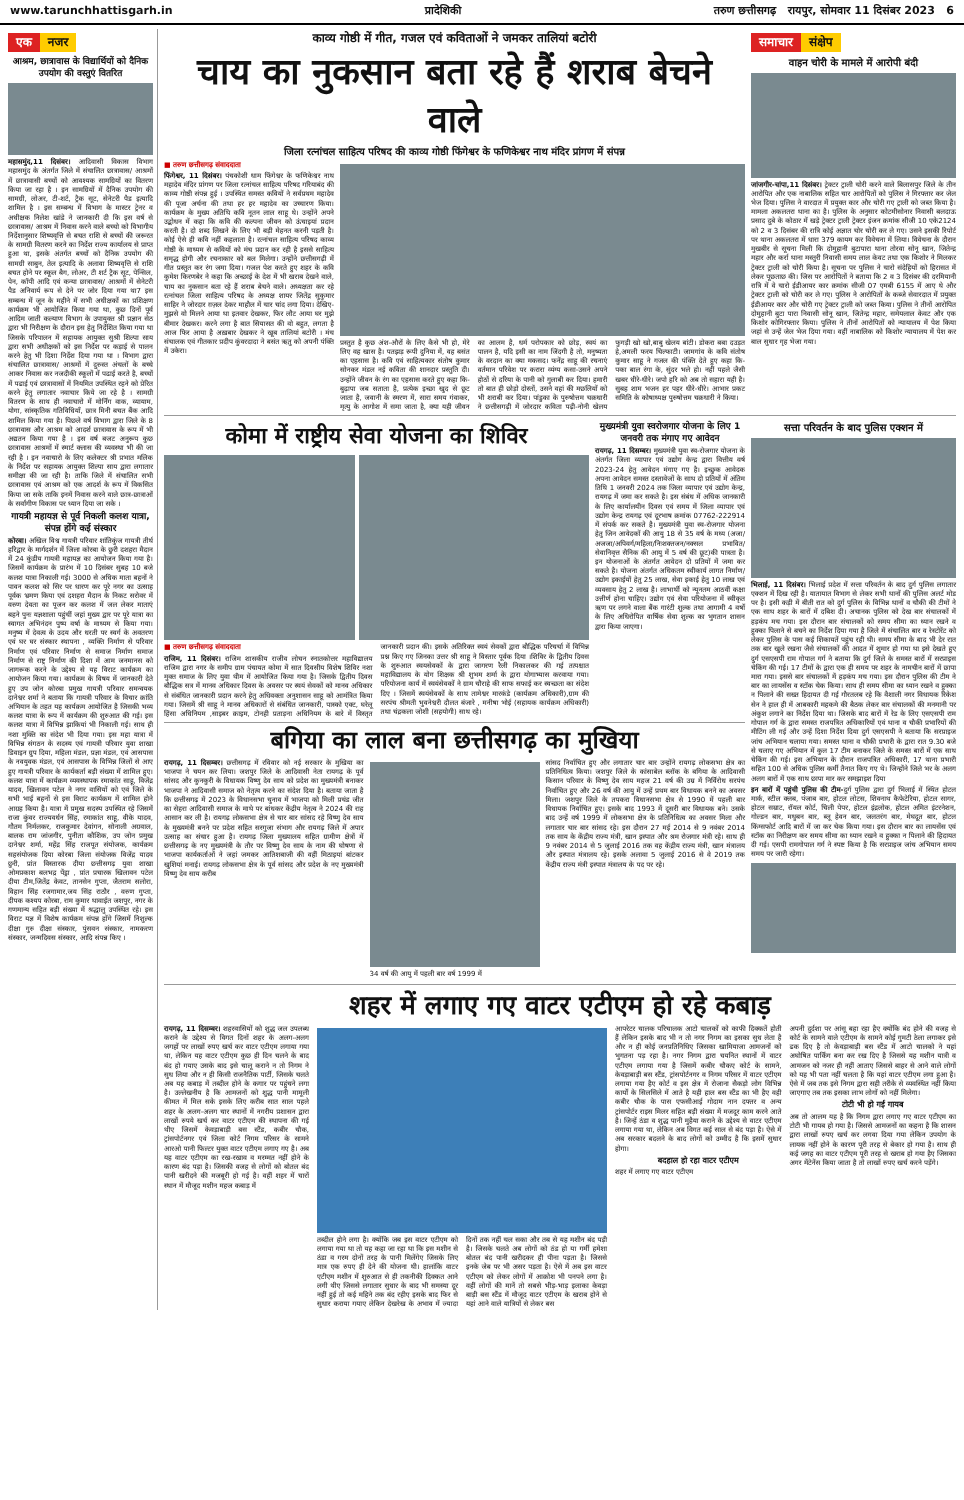www.tarunchhattisgarh.in प्रादेशिकी तरुण छत्तीसगढ़ रायपुर, सोमवार 11 दिसंबर 2023 6
एक नजर
आश्रम, छात्रावास के विद्यार्थियों को दैनिक उपयोग की वस्तुएं वितरित
महासमुंद,11 दिसंबर। आदिवासी विकास विभाग महासमुंद के अंतर्गत जिले में संचालित छात्रावास/ आश्रमों में छात्रावासी बच्चों को आवश्यक सामग्रियों का वितरण किया जा रहा है । इन सामग्रियों में दैनिक उपयोग की सामग्री, लोअर, टी-शर्ट, ट्रैक सूट, सेनेटरी पैड इत्यादि शामिल है । इस सम्बन्ध में विभाग के मास्टर ट्रेनर व अधीक्षक निलेश खांडे ने जानकारी दी कि इस वर्ष से छात्रावास/ आश्रम में निवास करने वाले बच्चो को विभागीय निर्देशानुसार शिष्यवृत्ति से बचत राशि से बच्चों की जरूरत के सामग्री वितरण करने का निर्देश राज्य कार्यालय से प्राप्त हुआ था, इसके अंतर्गत बच्चों को दैनिक उपयोग की सामग्री साबुन, तेल इत्यादि के अलावा शिष्यवृत्ति से राशि बचत होने पर स्कूल बैग, लोअर, टी शर्ट ट्रैक सूट, पेन्सिल, पेन, कॉपी आदि एवं कन्या छात्रावास/ आश्रमों में सेनेटरी पैड अनिवार्य रूप से देने पर जोर दिया गया था7 इस सम्बन्ध में जून के महीने में सभी अधीक्षकों का प्रशिक्षण कार्यक्रम भी आयोजित किया गया था, कुछ दिनों पूर्व आदिम जाती कल्याण विभाग के उपायुक्त श्री प्रज्ञान सेठ द्वारा भी निरीक्षण के दौरान इस हेतु निर्देशित किया गया था जिसके परिपालन में सहायक आयुक्त सुश्री शिल्पा साय द्वारा सभी अधीक्षकों को इस निर्देश पर कड़ाई से पालन करने हेतु भी दिशा निर्देश दिया गया था । विभाग द्वारा संचालित छात्रावास/ आश्रमों में दुरुस्त अंचलों के बच्चे आकर निवास कर नजदीकी स्कूलों में पढाई करते है, बच्चों में पढाई एवं छात्रावासों में नियमित उपस्थित रहने को प्रेरित करने हेतु लगातार नवाचार किये जा रहे है । सामग्री वितरण के साथ ही नवाचारो में मोर्निंग वाक, व्यायाम, योगा, सांस्कृतिक गतिविधियाँ, छात्र मिनी बचत बैंक आदि शामिल किया गया है। पिछले वर्ष विभाग द्वारा जिले के 8 छात्रावास और आश्रम को आदर्श छात्रावास के रूप में भी अद्यतन किया गया है । इस वर्ष बजट अनुरूप कुछ छात्रावास आश्रमों में स्मार्ट क्लास की व्यवस्था भी की जा रही है । इन नवाचारो के लिए कलेक्टर श्री प्रभात मलिक के निर्देश पर सहायक आयुक्त शिल्पा साय द्वारा लगातार समीक्षा की जा रही है। ताकि जिले में संचालित सभी छात्रावास एवं आश्रम को एक आदर्श के रूप में विकसित किया जा सके ताकि इनमें निवास करने वाले छात्र-छात्राओं के सर्वांगीण विकास पर ध्यान दिया जा सके ।
गायत्री महायज्ञ से पूर्व निकली कलश यात्रा, संपन्न होंगे कई संस्कार
कोरबा। अखिल विश्व गायत्री परिवार शांतिकुंज गायत्री तीर्थ हरिद्वार के मार्गदर्शन में जिला कोरबा के छुरी दशहरा मैदान में 24 कुंडीय गायत्री महायज्ञ का आयोजन किया गया है। जिसमें कार्यक्रम के प्रारंभ में 10 दिसंबर सुबह 10 बजे कलश यात्रा निकाली गई। 3000 से अधिक माता बहनों ने पावन कलश को सिर पर धारण कर पूरे नगर का उत्साह पूर्वक भ्रमण किया एवं दशहरा मैदान के निकट सरोवर में वरुण देवता का पूजन कर कलश में जल लेकर माताएं बहने पुनः यज्ञशाला पहुंचीं जहां मुख्य द्वार पर पूरे यात्रा का स्वागत अभिनंदन पुष्प वर्षा के माध्यम से किया गया। मनुष्य में देवत्व के उदय और धरती पर स्वर्ग के अवतरण एवं घर घर संस्कार स्थापना , व्यक्ति निर्माण से परिवार निर्माण एवं परिवार निर्माण से समाज निर्माण समाज निर्माण से राष्ट्र निर्माण की दिशा में आम जनमानस को जागरूक करने के उद्देश्य से यह विराट कार्यक्रम का आयोजन किया गया। कार्यक्रम के विषय में जानकारी देते हुए उप जोन कोरबा प्रमुख गायत्री परिवार समन्वयक दानेश्वर शर्मा ने बताया कि गायत्री परिवार के विचार क्रांति अभियान के तहत यह कार्यक्रम आयोजित है जिसकी भव्य कलश यात्रा के रूप में कार्यक्रम की शुरुआत की गई। इस कलश यात्रा में विभिन्न झाकियां भी निकाली गई। साथ ही नशा मुक्ति का संदेश भी दिया गया। इस महा यात्रा में विभिन्न संगठन के सदस्य एवं गायत्री परिवार युवा शाखा डिवाइन ग्रुप दिया, महिला मंडल, प्रज्ञा मंडल, एवं आसपास के नवयुवक मंडल, एवं आसपास के विभिन्न जिलों से आए हुए गायत्री परिवार के कार्यकर्ता बड़ी संख्या में शामिल हुए। कलश यात्रा में कार्यक्रम व्यवस्थापक रमाकांत साहू, विजेंद्र यादव, खिलावन पटेल ने नगर वासियों को एवं जिले के सभी भाई बहनों से इस विराट कार्यक्रम में शामिल होने आग्रह किया है। यात्रा में प्रमुख सदस्य उपस्थित रहे जिसमें राजा कुंवर राज्यवर्धन सिंह, रमाकांत साहू, वीके यादव, गौतम निर्मलकर, राजकुमार देवांगन, सोनाली अग्रवाल, बालक राम जांजगीर, पुनीता कौशिक, उप जोन प्रमुख दानेश्वर शर्मा, महेंद्र सिंह राजपूत संयोजक, कार्यक्रम सहसंयोजक दिया कोरबा जिला संयोजक विजेंद्र यादव छुरी, प्रांत विस्तारक दीया छत्तीसगढ़ युवा शाखा ओमप्रकाश बलभद्र पेंड्रा , प्रांत प्रचारक खिलावन पटेल दीया टीम,जितेंद्र केवट, तानसेन गुप्ता, जैतराम सलोरा, विहान सिंह रजगामार,जय सिंह राठौर , वरुण गुप्ता, दीपक कश्यप कोरबा, राम कुमार थावाईत जशपुर, नगर के गणमान्य सहित बड़ी संख्या में श्रद्धालु उपस्थित रहे। इस विराट यज्ञ में विशेष कार्यक्रम संपन्न होंगे जिसमें निशुल्क दीक्षा गुरु दीक्षा संस्कार, पुंसवन संस्कार, नामकरण संस्कार, जन्मदिवस संस्कार, आदि संपन्न किए ।
काव्य गोष्ठी में गीत, गजल एवं कविताओं ने जमकर तालियां बटोरी
चाय का नुकसान बता रहे हैं शराब बेचने वाले
जिला रत्नांचल साहित्य परिषद की काव्य गोष्ठी फिंगेश्वर के फणिकेश्वर नाथ मंदिर प्रांगण में संपन्न
■ तरुण छत्तीसगढ़ संवाददाता
फिंगेश्वर, 11 दिसंबर। पंचकोशी धाम फिंगेश्वर के फणिकेश्वर नाथ महादेव मंदिर प्रांगण पर जिला रत्नांचल साहित्य परिषद गरियाबंद की काव्य गोष्ठी संपन्न हुई । उपस्थित समस्त कवियों ने सर्वप्रथम महादेव की पूजा अर्चना की तथा हर हर महादेव का उच्चारण किया। कार्यक्रम के मुख्य अतिथि कवि नूतन लाल साहू थे। उन्होंने अपने उद्बोधन में कहा कि कवि की कल्पना जीवन को ऊंचाइयां प्रदान करती है। दो शब्द लिखने के लिए भी बड़ी मेहनत करनी पड़ती है। कोई ऐसे ही कवि नहीं कहलाता है। रत्नांचल साहित्य परिषद काव्य गोष्ठी के माध्यम से कवियों को मंच प्रदान कर रही है इससे साहित्य समृद्ध होगी और रचनाकार को बल मिलेगा। उन्होंने छत्तीसगढ़ी में गीत प्रस्तुत कर रंग जमा दिया। गजल पेश करते हुए शहर के कवि कुमेश किरणबेर ने कहा कि अच्छाई के देश में भी खराब देखने वाले, चाय का नुकसान बता रहे हैं शराब बेचने वाले। अध्यक्षता कर रहे रत्नांचल जिला साहित्य परिषद के अध्यक्ष शायर जितेंद्र सुकुमार साहिर ने जोरदार ग़ज़ल देकर माहौल में चार चांद लगा दिया। देखिए-मुझसे वो मिलने आया था इतवार देखकर, फिर लौट आया घर मुझे बीमार देखकर। करने लगा है बात सियासत की वो बहुत, लगता है आज फिर आया है अख़बार देखकर ने खूब तालियां बटोरी । मंच संचालक एवं गीतकार प्रदीप कुंवरदादा ने बसंत ऋतु को अपनी पंक्ति में उकेरा।
प्रस्तुत है कुछ अंश-औरों के लिए कैसे भी हो, मेरे लिए वह खास है। पतझड़ रूपी दुनिया में, वह बसंत का एहसास है। कवि एवं साहित्यकार संतोष कुमार सोनकर मंडल नई कविता की शानदार प्रस्तुति दी। उन्होंने जीवन के रंग का एहसास करते हुए कहा कि-बुढ़ापा जब सताता है, प्रत्येक इच्छा खुद से छूट जाता है, जवानी के स्मरण में, सारा समय गंवाकर, मृत्यु के आगोश में समा जाता है, क्या यही जीवन का आलम है, धर्म परोपकार को छोड़, स्वयं का पालन है, यदि इसी का नाम जिंदगी है तो, मनुष्यता के वरदान का क्या मकसद। फनेंद्र साहू की रचनाएं वर्तमान परिवेश पर करारा व्यंग्य कसा-उसने अपने होठों से दरिया के पानी को गुलाबी कर दिया। हमारी तो बात ही छोड़ो दोस्तों, उसने वहां की मछलियों को भी शराबी कर दिया। पांडुका के पुरुषोत्तम चक्रधारी ने छत्तीसगढ़ी में जोरदार कविता पढ़ी-नोनी खेलय फुगड़ी खो खो,बाबु खेलय बांटी। डोकरा बबा दउड़त हे,अमली फरय चिल्फाटी। जामगांव के कवि संतोष कुमार साहू ने गजल की पंक्ति देते हुए कहा कि-पका बाल रंगा के, सुंदर भले हो। नहीं पहले जैसी खबर धीरे-धीरे। जपो हरि को अब तो सहारा यही है। सुबह शाम भजन हर पहर धीरे-धीरे। आभार प्रकट समिति के कोषाध्यक्ष पुरुषोत्तम चक्रधारी ने किया।
समाचार संक्षेप
वाहन चोरी के मामले में आरोपी बंदी
जांजगीर-चांपा,11 दिसंबर। ट्रेक्टर ट्राली चोरी करने वाले बिलासपुर जिले के तीन आरोपित और एक नाबालिक सहित चार आरोपितों को पुलिस ने गिरफ्तार कर जेल भेज दिया। पुलिस ने वारदात में प्रयुक्त कार और चोरी गए ट्राली को जब्त किया है। मामला अकलतरा थाना का है। पुलिस के अनुसार कोटमीसोनार निवासी बलदाऊ प्रसाद दुबे के कोठार में खड़े ट्रेक्टर ट्राली ट्रेक्टर इंजन क्रमांक सीजी 10 एके2124 को 2 व 3 दिसंबर की रात्रि कोई अज्ञात चोर चोरी कर ले गए। उसने इसकी रिपोर्ट पर थाना अकलतरा में धारा 379 कायम कर विवेचना में लिया। विवेचना के दौरान मुखबीर से सूचना मिली कि दोमुहानी बुटापारा थाना तोरवा सोनू खान, जितेन्द्र महार और कर्रा थाना मस्तुरी निवासी समय लाल केवट तथा एक किशोर ने मिलकर ट्रेक्टर ट्राली को चोरी किया है। सूचना पर पुलिस ने चारो संदेहियों को हिरासत में लेकर पूछताछ की। जिस पर आरोपितों ने बताया कि 2 व 3 दिसंबर की दरमियानी रात्रि में वे चारो ईडीआयर कार क्रमांक सीजी 07 एमबी 6155 में आए थे और ट्रेक्टर ट्राली को चोरी कर ले गए। पुलिस ने आरोपितों के कब्जे सेवारदात में प्रयुक्त ईडीआयर कार और चोरी गए ट्रेक्टर ट्राली को जब्त किया। पुलिस ने तीनों आरोपित दोमुहानी बुटा पारा निवासी सोनू खान, जितेन्द्र महार, समेयलाल केवट और एक किशोर कोगिरफ्तार किया। पुलिस ने तीनों आरोपितों को न्यायालय में पेश किया जहां से उन्हें जेल भेज दिया गया। वहीं नाबालिक को किशोर न्यायालय में पेश कर बाल सुधार गृह भेजा गया।
कोमा में राष्ट्रीय सेवा योजना का शिविर
■ तरुण छत्तीसगढ़ संवाददाता
राजिम, 11 दिसंबर। राजिम शासकीय राजीव लोचन स्नातकोत्तर महाविद्यालय राजिम द्वारा नगर के समीप ग्राम पंचायत कोमा में सात दिवसीय विशेष शिविर नशा मुक्त समाज के लिए युवा थीम में आयोजित किया गया है। जिसके द्वितीय दिवस बौद्धिक सत्र में मानव अधिकार दिवस के अवसर पर स्वयं सेवकों को मानव अधिकार से संबंधित जानकारी प्रदान करने हेतु अधिवक्ता अनुशासन साहू को आमंत्रित किया गया। जिसमें श्री साहू ने मानव अधिकारों से संबंधित जानकारी, पास्को एक्ट, घरेलू हिंसा अधिनियम ,साइबर क्राइम, टोनही प्रताड़ना अधिनियम के बारे में विस्तृत जानकारी प्रदान की। इसके अतिरिक्त स्वयं सेवकों द्वारा बौद्धिक परिचर्चा में विभिन्न प्रश्न किए गए जिनका उत्तर श्री साहू ने विस्तार पूर्वक दिया ।शिविर के द्वितीय दिवस के शुरुआत स्वयसेवकों के द्वारा जागरण रैली निकालकर की गई तत्पश्चात महाविद्यालय के योग शिक्षक श्री शुभम शर्मा के द्वारा योगाभ्यास करवाया गया। परियोजना कार्य में स्वयंसेवकों ने ग्राम चौराहे की साफ सफाई कर स्वच्छता का संदेश दिए । जिसमें स्वयंसेवकों के साथ तामेश्वर मारकंडे (कार्यक्रम अधिकारी),ग्राम की सरपंच श्रीमती भुवनेश्वरी दौलत बंजारे , मनीषा भोई (सहायक कार्यक्रम अधिकारी) तथा चंद्रकला जोशी (सहयोगी) साथ रहे।
मुख्यमंत्री युवा स्वरोजगार योजना के लिए 1 जनवरी तक मंगाए गए आवेदन
रायगढ़, 11 दिसम्बर। मुख्यमंत्री युवा स्व-रोजगार योजना के अंतर्गत जिला व्यापार एवं उद्योग केन्द्र द्वारा वित्तीय वर्ष 2023-24 हेतु आवेदन मंगाए गए है। इच्छुक आवेदक अपना आवेदन समस्त दस्तावेजों के साथ दो प्रतियों में अंतिम तिथि 1 जनवरी 2024 तक जिला व्यापार एवं उद्योग केन्द्र, रायगढ़ में जमा कर सकते है। इस संबंध में अधिक जानकारी के लिए कार्यालयीन दिवस एवं समय में जिला व्यापार एवं उद्योग केन्द्र रायगढ़ एवं दूरभाष क्रमांक 07762-222914 में संपर्क कर सकते है। मुख्यमंत्री युवा स्व-रोजगार योजना हेतु जिन आवेदकों की आयु 18 से 35 वर्ष के मध्य (अजा/अजजा/अपिवर्ग/महिला/निःशक्तजन/नक्सल प्रभावित/सेवानिवृत्त सैनिक की आयु में 5 वर्ष की छूट)की पात्रता है। इन योजनाओं के अंतर्गत आवेदन दो प्रतियों में जमा कर सकते है। योजना अंतर्गत अधिकतम स्वीकार्य लागत निर्माण/उद्योग इकाईयों हेतु 25 लाख, सेवा इकाई हेतु 10 लाख एवं व्यवसाय हेतु 2 लाख है। लाभार्थी को न्यूनतम आठवीं कक्षा उत्तीर्ण होना चाहिए। उद्योग एवं सेवा परियोजना में स्वीकृत ऋण पर लगने वाला बैंक गारंटी शुल्क तथा आगामी 4 वर्षो के लिए अधिरोपित वार्षिक सेवा शुल्क का भुगतान शासन द्वारा किया जाएगा।
बगिया का लाल बना छत्तीसगढ़ का मुखिया
रायगढ़, 11 दिसम्बर। छत्तीसगढ़ में रविवार को नई सरकार के मुखिया का भाजपा ने चयन कर लिया। जशपुर जिले के आदिवासी नेता रायगढ़ के पूर्व सांसद और कुनकुरी के विधायक विष्णु देव साय को प्रदेश का मुख्यमंत्री बनाकर भाजपा ने आदिवासी समाज को नेतृत्व करने का संदेश दिया है। बताया जाता है कि छत्तीसगढ़ में 2023 के विधानसभा चुनाव में भाजपा को मिली प्रचंड जीत का सेहरा आदिवासी समाज के माथे पर बांधकर केंद्रीय नेतृत्व ने 2024 की राह आसान कर ली है। रायगढ़ लोकसभा क्षेत्र से चार बार सांसद रहे विष्णु देव साय के मुख्यमंत्री बनने पर प्रदेश सहित सरगुजा संभाग और रायगढ़ जिले में अपार उत्साह का संचार हुआ है। रायगढ़ जिला मुख्यालय सहित ग्रामीण क्षेत्रों में छत्तीसगढ़ के नए मुख्यमंत्री के तौर पर विष्णु देव साय के नाम की घोषणा से भाजपा कार्यकर्ताओं ने जहां जमकर आतिशबाजी की वहीं मिठाइयां बांटकर खुशियां मनाई। रायगढ़ लोकसभा क्षेत्र के पूर्व सांसद और प्रदेश के नए मुख्यमंत्री विष्णु देव साय करीब
34 वर्ष की आयु में पहली बार वर्ष 1999 में
सांसद निर्वाचित हुए और लगातार चार बार उन्होंने रायगढ़ लोकसभा क्षेत्र का प्रतिनिधित्व किया। जशपुर जिले के कांसाबेल ब्लॉक के बगिया के आदिवासी किसान परिवार के विष्णु देव साय महज 21 वर्ष की उम्र में निर्विरोध सरपंच निर्वाचित हुए और 26 वर्ष की आयु में उन्हें प्रथम बार विधायक बनने का अवसर मिला। जशपुर जिले के तपकरा विधानसभा क्षेत्र से 1990 में पहली बार विधायक निर्वाचित हुए। इसके बाद 1993 में दूसरी बार विधायक बने। उसके बाद उन्हें वर्ष 1999 में लोकसभा क्षेत्र के प्रतिनिधित्व का अवसर मिला और लगातार चार बार सांसद रहे। इस दौरान 27 मई 2014 से 9 नवंबर 2014 तक साय के केंद्रीय राज्य मंत्री, खान इस्पात और श्रम रोजगार मंत्री रहे। साथ ही 9 नवंबर 2014 से 5 जुलाई 2016 तक वह केंद्रीय राज्य मंत्री, खान मंत्रालय और इस्पात मंत्रालय रहे। इसके अलावा 5 जुलाई 2016 से वे 2019 तक केंद्रीय राज्य मंत्री इस्पात मंत्रालय के पद पर रहे।
सत्ता परिवर्तन के बाद पुलिस एक्शन में
भिलाई, 11 दिसंबर। भिलाई प्रदेश में सत्ता परिवर्तन के बाद दुर्ग पुलिस लगातार एक्शन में दिख रही है। यातायात विभाग से लेकर सभी थानों की पुलिस अलर्ट मोड पर है। इसी कड़ी में बीती रात को दुर्ग पुलिस के विभिन्न थानों व चौकी की टीमों ने एक साथ शहर के बारों में दबिश दी। अचानक पुलिस को देख बार संचालकों में हड़कंप मच गया। इस दौरान बार संचालकों को समय सीमा का ध्यान रखने व हुक्का पिलाने से बचने का निर्देश दिया गया है जिले में संचालित बार व रेस्टोरेंट को लेकर पुलिस के पास कई शिकायतें पहुंच रही थी। समय सीमा के बाद भी देर रात तक बार खुले रखना जैसे संचालकों की आदत में शुमार हो गया था इसे देखते हुए दुर्ग एसएसपी राम गोपाल गर्ग ने बताया कि दुर्ग जिले के समस्त बारों में सरप्राइस चेकिंग की गई। 17 टीमों के द्वारा एक ही समय पर शहर के नामचीन बारों में छापा मारा गया। इससे बार संचालकों में हड़कंप मच गया। इस दौरान पुलिस की टीम ने बार का लायसेंस व स्टॉक चेक किया। साथ ही समय सीमा का ध्यान रखने व हुक्का न पिलाने की सख्त हिदायत दी गई गौरतलब रहे कि वैशाली नगर विधायक रिकेश सेन ने हाल ही में आबकारी महकमे की बैठक लेकर बार संचालकों की मनमानी पर अंकुश लगाने का निर्देश दिया था। जिसके बाद बारों में रेड के लिए एसएसपी राम गोपाल गर्ग के द्वारा समस्त राजपत्रित अधिकारियों एवं थाना व चौकी प्रभारियों की मीटिंग ली गई और उन्हें दिशा निर्देश दिया दुर्ग एसएसपी ने बताया कि सरप्राइज जांच अभियान चलाया गया। समस्त थाना व चौकी प्रभारी के द्वारा रात 9.30 बजे से चलाए गए अभियान में कुल 17 टीम बनाकर जिले के समस्त बारों में एक साथ चेकिंग की गई। इस अभियान के दौरान राजपत्रित अधिकारी, 17 थाना प्रभारी सहित 100 से अधिक पुलिस कर्मी तैनात किए गए थे। जिन्होंने जिले भर के अलग अलग बारों में एक साथ छापा मार कर समझाइश दिया
इन बारों में पहुंची पुलिस की टीम-दुर्ग पुलिस द्वारा दुर्ग भिलाई में स्थित होटल मार्क, स्टील क्लब, पंजाब बार, होटल लोटस, शिवनाथ कैफेटेरिया, होटल सागर, होटल सम्राट, रॉयल कोर्ट, चिली पेपर, होटल इंद्रलोक, होटल अमित इंटरनेशन, गोल्डन बार, मधुबन बार, ब्लू हेवन बार, जलतरंग बार, मेघदूत बार, होटल किंग्सफोर्ट आदि बारों में जा कर चेक किया गया। इस दौरान बार का लायसेंस एवं स्टॉक का निरीक्षण कर समय सीमा का ध्यान रखने व हुक्का न पिलाने की हिदायत दी गई। एसपी रामगोपाल गर्ग ने स्पष्ट किया है कि सरप्राइज जांच अभियान समय समय पर जारी रहेगा।
शहर में लगाए गए वाटर एटीएम हो रहे कबाड़
रायगढ़, 11 दिसम्बर। शहरवासियों को शुद्ध जल उपलब्ध कराने के उद्देश्य से विगत दिनों शहर के अलग-अलग जगहों पर लाखों रुपए खर्च कर वाटर एटीएम लगाया गया था, लेकिन यह वाटर एटीएम कुछ ही दिन चलने के बाद बंद हो गयाए उसके बाद इसे चालू कराने न तो निगम ने सुध लिया और न ही किसी राजनैतिक पार्टी, जिसके चलते अब यह कबाड़ में तब्दील होने के कगार पर पहुंचने लगा है। उल्लेखनीय है कि आमजनों को शुद्ध पानी मामूली कीमत में मिल सके इसके लिए करीब सात साल पहले शहर के अलग-अलग चार स्थानों में नगरीय प्रशासन द्वारा लाखों रुपये खर्च कर वाटर एटीएम की स्थापना की गई थीए जिसमें केवड़ाबाड़ी बस स्टैंड, कबीर चौक, ट्रांसपोर्टनगर एवं जिला कोर्ट निगम परिसर के सामने आरओ पानी फिल्टर युक्त वाटर एटीएम लगाए गए है। अब यह वाटर एटीएम का रख-रखाव व मरम्मत नहीं होने के कारण बंद पड़ा है। जिसकी वजह से लोगों को बोतल बंद पानी खरीदने की मजबूरी हो गई है। वहीं शहर में चारों स्थान में मौजूद मशीन महज कबाड़ में
तब्दील होने लगा है। क्योंकि जब इस वाटर एटीएम को लगाया गया था तो यह कहा जा रहा था कि इस मशीन से ठंडा व गरम दोनों तरह के पानी मिलेंगेए जिसके लिए मात्र एक रुपए ही देने की योजना थी। हालांकि वाटर एटीएम मशीन में शुरुआत से ही तकनीकी दिक्कत आने लगी थीए जिससे लगातार सुधार के बाद भी समस्या दूर नहीं हुई तो कई महिने तक बंद रहीए इसके बाद फिर से सुधार कराया गयाए लेकिन देखरेख के अभाव में ज्यादा दिनों तक नहीं चल सका और तब से यह मशीन बंद पड़ी है। जिसके चलते अब लोगों को ठंड हो या गर्मी हमेशा बोतल बंद पानी खरीदकर ही पीना पड़ता है। जिससे इनके जेब पर भी असर पड़ता है। ऐसे में अब इस वाटर एटीएम को लेकर लोगों में आक्रोश भी पनपने लगा है। वहीं लोगों की मानें तो सबसे भीड़-भाड़ इलाका केवड़ा बाड़ी बस स्टैंड में मौजूद वाटर एटीएम के खराब होने से यहां आने वाले यात्रियों से लेकर बस
आपरेटर चालक परिचालक आटो चालकों को काफी दिक्कतें होती हैं लेकिन इसके बाद भी न तो नगर निगम का इसका सुध लेता है और न ही कोई जनप्रतिनिधिए जिसका खामियाजा आमजनों को भुगतना पड़ रहा है। नगर निगम द्वारा चयनित स्थानों में वाटर एटीएम लगाया गया है जिसमें कबीर चौकए कोर्ट के सामने, केवड़ाबाड़ी बस स्टैंड, ट्रांसपोर्टनगर व निगम परिसर में वाटर एटीएम लगाया गया हैए कोर्ट व इस क्षेत्र में रोजाना सैकड़ो लोग विभिन्न कार्यों के सिलसिले में आते है यही हाल बस स्टैंड का भी हैए वही कबीर चौक के पास एफसीआई गोदाम नान दफ्तर व अन्य ट्रांसपोर्टर राइस मिलर सहित बड़ी संख्या में मजदूर काम करने आते है। जिन्हें ठंडा व शुद्ध पानी मुहैया कराने के उद्देश्य से वाटर एटीएम लगाया गया था, लेकिन अब विगत कई साल से बंद पड़ा है। ऐसे में अब सरकार बदलने के बाद लोगों को उम्मीद है कि इसमें सुधार होगा।
बदहाल हो रहा वाटर एटीएम
शहर में लगाए गए वाटर एटीएम
अपनी दुर्दशा पर आंसू बहा रहा हैए क्योंकि बंद होने की वजह से कोर्ट के सामने वाले एटीएम के सामने कोई गुमटी ठेला लगाकर इसे ढक दिए है तो केवड़ाबाड़ी बस स्टैंड में आटो चालको ने यहां अघोषित पार्किंग बना कर रख दिए है जिससे यह मशीन यात्री व आमजन को नजर ही नहीं आताए जिससे बाहर से आने वाले लोगों को यह भी पता नहीं चलता है कि यहां वाटर एटीएम लगा हुआ है। ऐसे में जब तक इसे निगम द्वारा सही तरीके से व्यवस्थित नहीं किया जाएगाए तब तक इसका लाभ लोगों को नहीं मिलेगा।
टोटी भी हो गई गायब
अब तो आलम यह है कि निगम द्वारा लगाए गए वाटर एटीएम का टोटी भी गायब हो गया है। जिससे आमजनों का कहना है कि शासन द्वारा लाखों रुपए खर्च कर लगवा दिया गया लेकिन उपयोग के लायक नहीं होने के कारण पूरी तरह से बेकार हो गया है। साथ ही कई जगह का वाटर एटीएम पूरी तरह से खराब हो गया हैए जिसका अगर मेंटेनेंस किया जाता है तो लाखों रुपए खर्च करने पड़ेंगे।